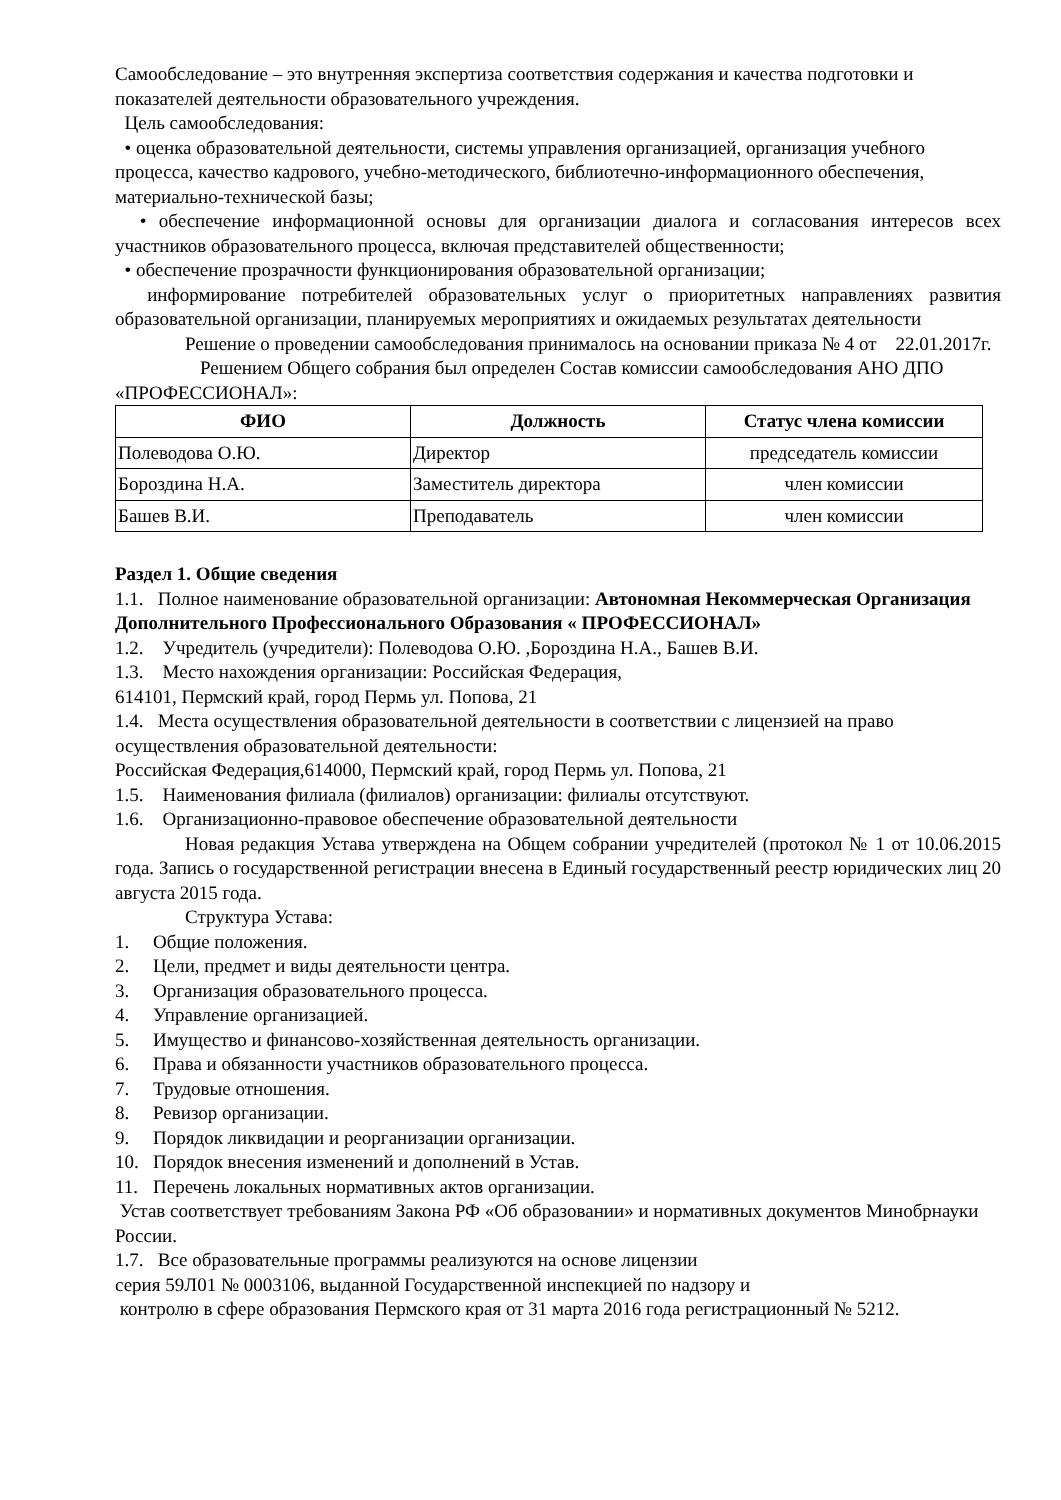Самообследование – это внутренняя экспертиза соответствия содержания и качества подготовки и показателей деятельности образовательного учреждения.
Цель самообследования:
• оценка образовательной деятельности, системы управления организацией, организация учебного процесса, качество кадрового, учебно-методического, библиотечно-информационного обеспечения, материально-технической базы;
• обеспечение информационной основы для организации диалога и согласования интересов всех участников образовательного процесса, включая представителей общественности;
• обеспечение прозрачности функционирования образовательной организации;
информирование потребителей образовательных услуг о приоритетных направлениях развития образовательной организации, планируемых мероприятиях и ожидаемых результатах деятельности
Решение о проведении самообследования принималось на основании приказа № 4 от 22.01.2017г.
Решением Общего собрания был определен Состав комиссии самообследования АНО ДПО «ПРОФЕССИОНАЛ»:
| ФИО | Должность | Статус члена комиссии |
| --- | --- | --- |
| Полеводова О.Ю. | Директор | председатель комиссии |
| Бороздина Н.А. | Заместитель директора | член комиссии |
| Башев В.И. | Преподаватель | член комиссии |
Раздел 1. Общие сведения
1.1. Полное наименование образовательной организации: Автономная Некоммерческая Организация Дополнительного Профессионального Образования « ПРОФЕССИОНАЛ»
1.2. Учредитель (учредители): Полеводова О.Ю. ,Бороздина Н.А., Башев В.И.
1.3. Место нахождения организации: Российская Федерация,
614101, Пермский край, город Пермь ул. Попова, 21
1.4. Места осуществления образовательной деятельности в соответствии с лицензией на право осуществления образовательной деятельности:
Российская Федерация,614000, Пермский край, город Пермь ул. Попова, 21
1.5. Наименования филиала (филиалов) организации: филиалы отсутствуют.
1.6. Организационно-правовое обеспечение образовательной деятельности
Новая редакция Устава утверждена на Общем собрании учредителей (протокол № 1 от 10.06.2015 года. Запись о государственной регистрации внесена в Единый государственный реестр юридических лиц 20 августа 2015 года.
Структура Устава:
1. Общие положения.
2. Цели, предмет и виды деятельности центра.
3. Организация образовательного процесса.
4. Управление организацией.
5. Имущество и финансово-хозяйственная деятельность организации.
6. Права и обязанности участников образовательного процесса.
7. Трудовые отношения.
8. Ревизор организации.
9. Порядок ликвидации и реорганизации организации.
10. Порядок внесения изменений и дополнений в Устав.
11. Перечень локальных нормативных актов организации.
Устав соответствует требованиям Закона РФ «Об образовании» и нормативных документов Минобрнауки России.
1.7. Все образовательные программы реализуются на основе лицензии
серия 59Л01 № 0003106, выданной Государственной инспекцией по надзору и
контролю в сфере образования Пермского края от 31 марта 2016 года регистрационный № 5212.